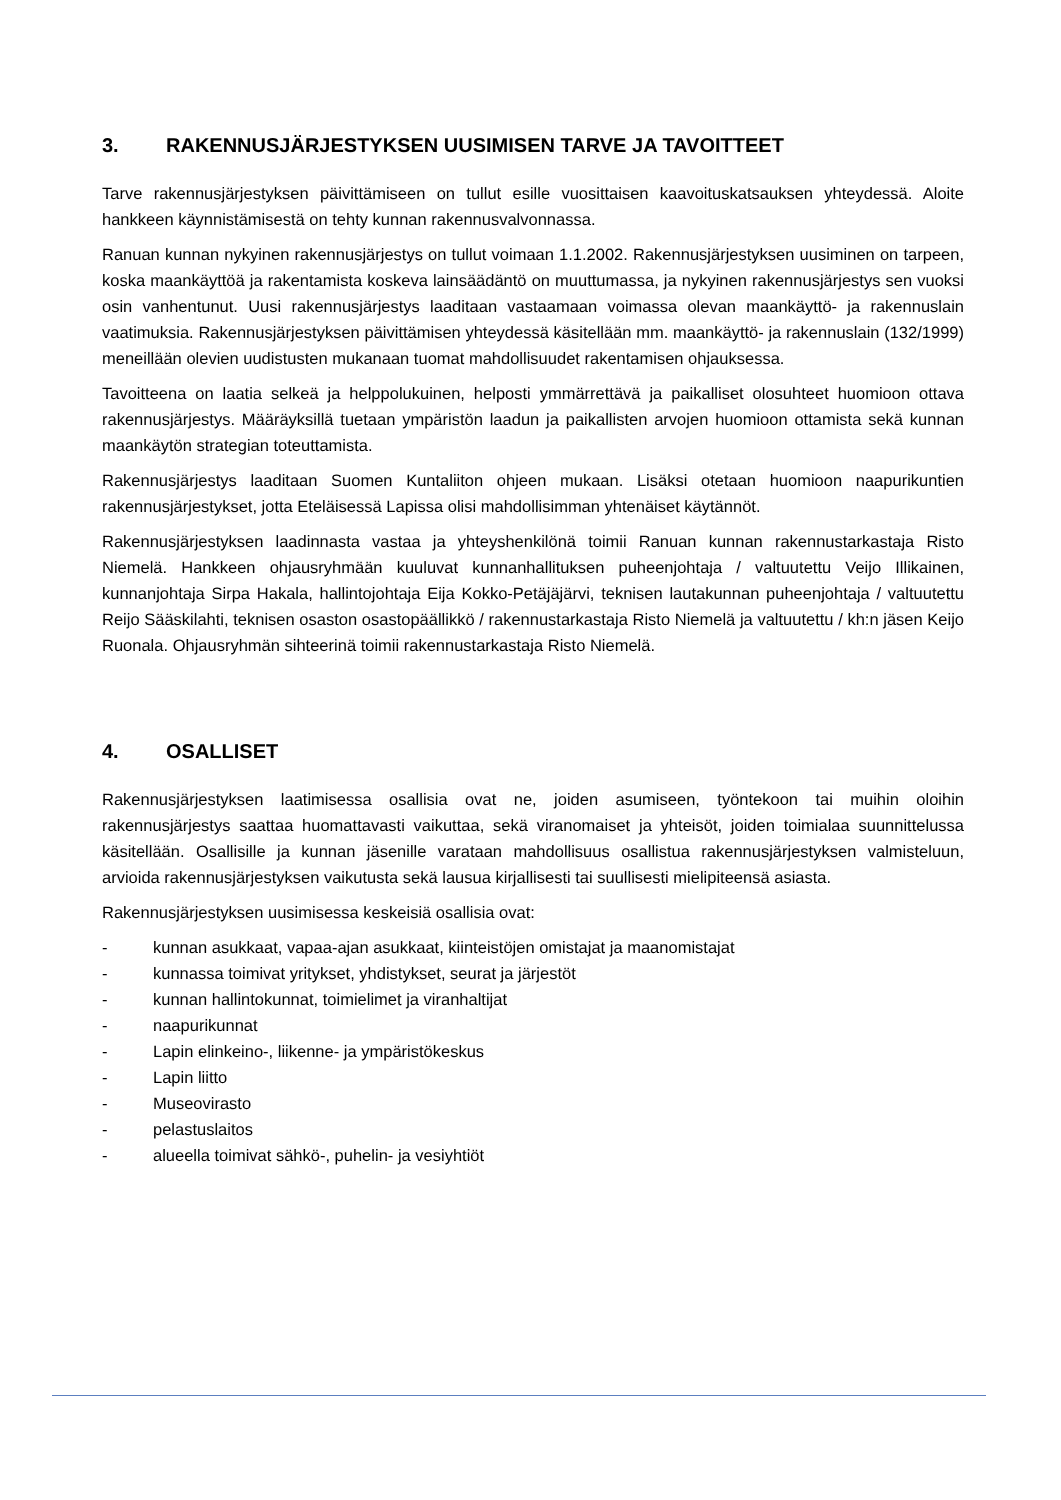3. RAKENNUSJÄRJESTYKSEN UUSIMISEN TARVE JA TAVOITTEET
Tarve rakennusjärjestyksen päivittämiseen on tullut esille vuosittaisen kaavoituskatsauksen yhteydessä. Aloite hankkeen käynnistämisestä on tehty kunnan rakennusvalvonnassa.
Ranuan kunnan nykyinen rakennusjärjestys on tullut voimaan 1.1.2002. Rakennusjärjestyksen uusiminen on tarpeen, koska maankäyttöä ja rakentamista koskeva lainsäädäntö on muuttumassa, ja nykyinen rakennusjärjestys sen vuoksi osin vanhentunut. Uusi rakennusjärjestys laaditaan vastaamaan voimassa olevan maankäyttö- ja rakennuslain vaatimuksia. Rakennusjärjestyksen päivittämisen yhteydessä käsitellään mm. maankäyttö- ja rakennuslain (132/1999) meneillään olevien uudistusten mukanaan tuomat mahdollisuudet rakentamisen ohjauksessa.
Tavoitteena on laatia selkeä ja helppolukuinen, helposti ymmärrettävä ja paikalliset olosuhteet huomioon ottava rakennusjärjestys. Määräyksillä tuetaan ympäristön laadun ja paikallisten arvojen huomioon ottamista sekä kunnan maankäytön strategian toteuttamista.
Rakennusjärjestys laaditaan Suomen Kuntaliiton ohjeen mukaan. Lisäksi otetaan huomioon naapurikuntien rakennusjärjestykset, jotta Eteläisessä Lapissa olisi mahdollisimman yhtenäiset käytännöt.
Rakennusjärjestyksen laadinnasta vastaa ja yhteyshenkilönä toimii Ranuan kunnan rakennustarkastaja Risto Niemelä. Hankkeen ohjausryhmään kuuluvat kunnanhallituksen puheenjohtaja / valtuutettu Veijo Illikainen, kunnanjohtaja Sirpa Hakala, hallintojohtaja Eija Kokko-Petäjäjärvi, teknisen lautakunnan puheenjohtaja / valtuutettu Reijo Sääskilahti, teknisen osaston osastopäällikkö / rakennustarkastaja Risto Niemelä ja valtuutettu / kh:n jäsen Keijo Ruonala. Ohjausryhmän sihteerinä toimii rakennustarkastaja Risto Niemelä.
4. OSALLISET
Rakennusjärjestyksen laatimisessa osallisia ovat ne, joiden asumiseen, työntekoon tai muihin oloihin rakennusjärjestys saattaa huomattavasti vaikuttaa, sekä viranomaiset ja yhteisöt, joiden toimialaa suunnittelussa käsitellään. Osallisille ja kunnan jäsenille varataan mahdollisuus osallistua rakennusjärjestyksen valmisteluun, arvioida rakennusjärjestyksen vaikutusta sekä lausua kirjallisesti tai suullisesti mielipiteensä asiasta.
Rakennusjärjestyksen uusimisessa keskeisiä osallisia ovat:
- kunnan asukkaat, vapaa-ajan asukkaat, kiinteistöjen omistajat ja maanomistajat
- kunnassa toimivat yritykset, yhdistykset, seurat ja järjestöt
- kunnan hallintokunnat, toimielimet ja viranhaltijat
- naapurikunnat
- Lapin elinkeino-, liikenne- ja ympäristökeskus
- Lapin liitto
- Museovirasto
- pelastuslaitos
- alueella toimivat sähkö-, puhelin- ja vesiyhtiöt